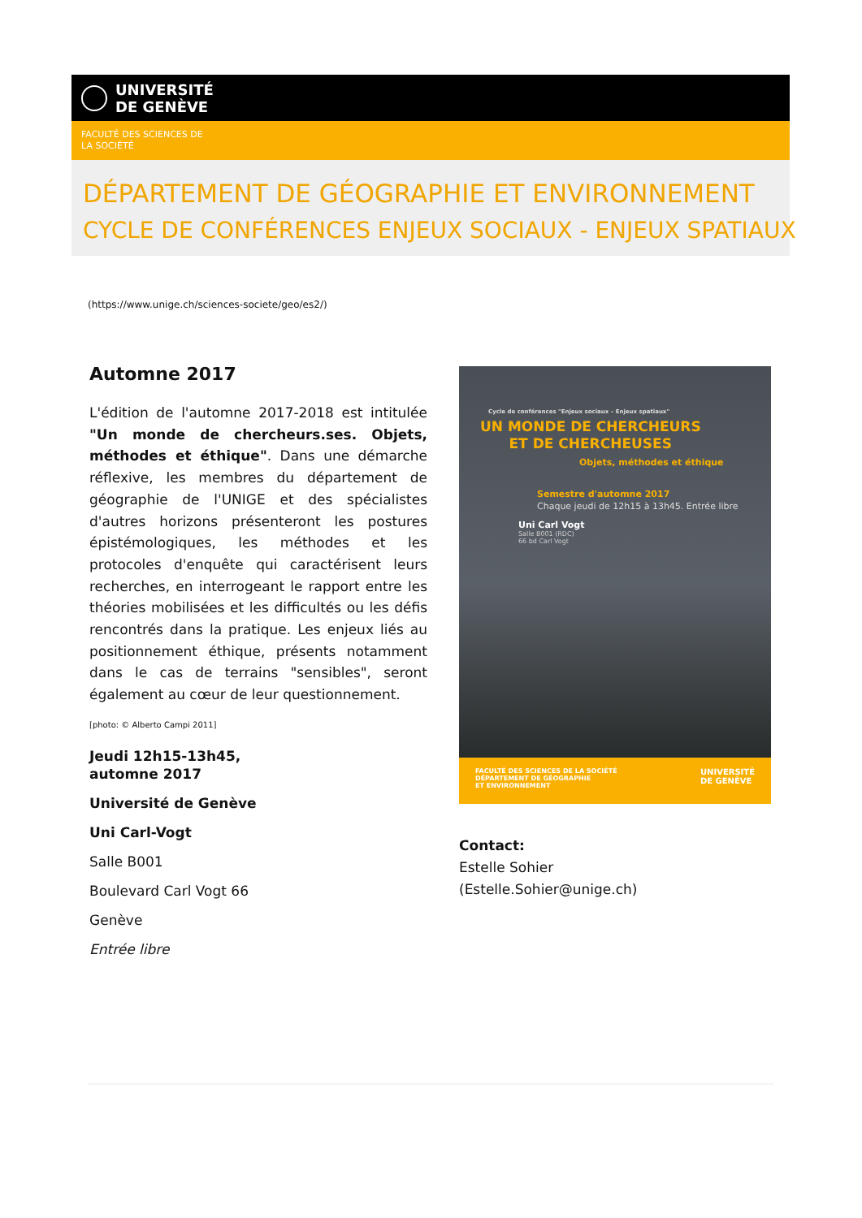UNIVERSITÉ
DE GENÈVE
FACULTÉ DES SCIENCES DE
LA SOCIÉTÉ
DÉPARTEMENT DE GÉOGRAPHIE ET ENVIRONNEMENT
CYCLE DE CONFÉRENCES ENJEUX SOCIAUX - ENJEUX SPATIAUX
(https://www.unige.ch/sciences-societe/geo/es2/)
Automne 2017
L'édition de l'automne 2017-2018 est intitulée "Un monde de chercheurs.ses. Objets, méthodes et éthique". Dans une démarche réflexive, les membres du département de géographie de l'UNIGE et des spécialistes d'autres horizons présenteront les postures épistémologiques, les méthodes et les protocoles d'enquête qui caractérisent leurs recherches, en interrogeant le rapport entre les théories mobilisées et les difficultés ou les défis rencontrés dans la pratique. Les enjeux liés au positionnement éthique, présents notamment dans le cas de terrains "sensibles", seront également au cœur de leur questionnement.
[photo: © Alberto Campi 2011]
Jeudi 12h15-13h45,
automne 2017
Université de Genève
Uni Carl-Vogt
Salle B001
Boulevard Carl Vogt 66
Genève
Entrée libre
Cycle de conférences "Enjeux sociaux – Enjeux spatiaux"
UN MONDE DE CHERCHEURS
ET DE CHERCHEUSES
Objets, méthodes et éthique
Semestre d'automne 2017
Chaque jeudi de 12h15 à 13h45. Entrée libre
Uni Carl Vogt
Salle B001 (RDC)
66 bd Carl Vogt
FACULTÉ DES SCIENCES DE LA SOCIÉTÉ
DÉPARTEMENT DE GÉOGRAPHIE
ET ENVIRONNEMENT
UNIVERSITÉ
DE GENÈVE
Contact:
Estelle Sohier
(Estelle.Sohier@unige.ch)